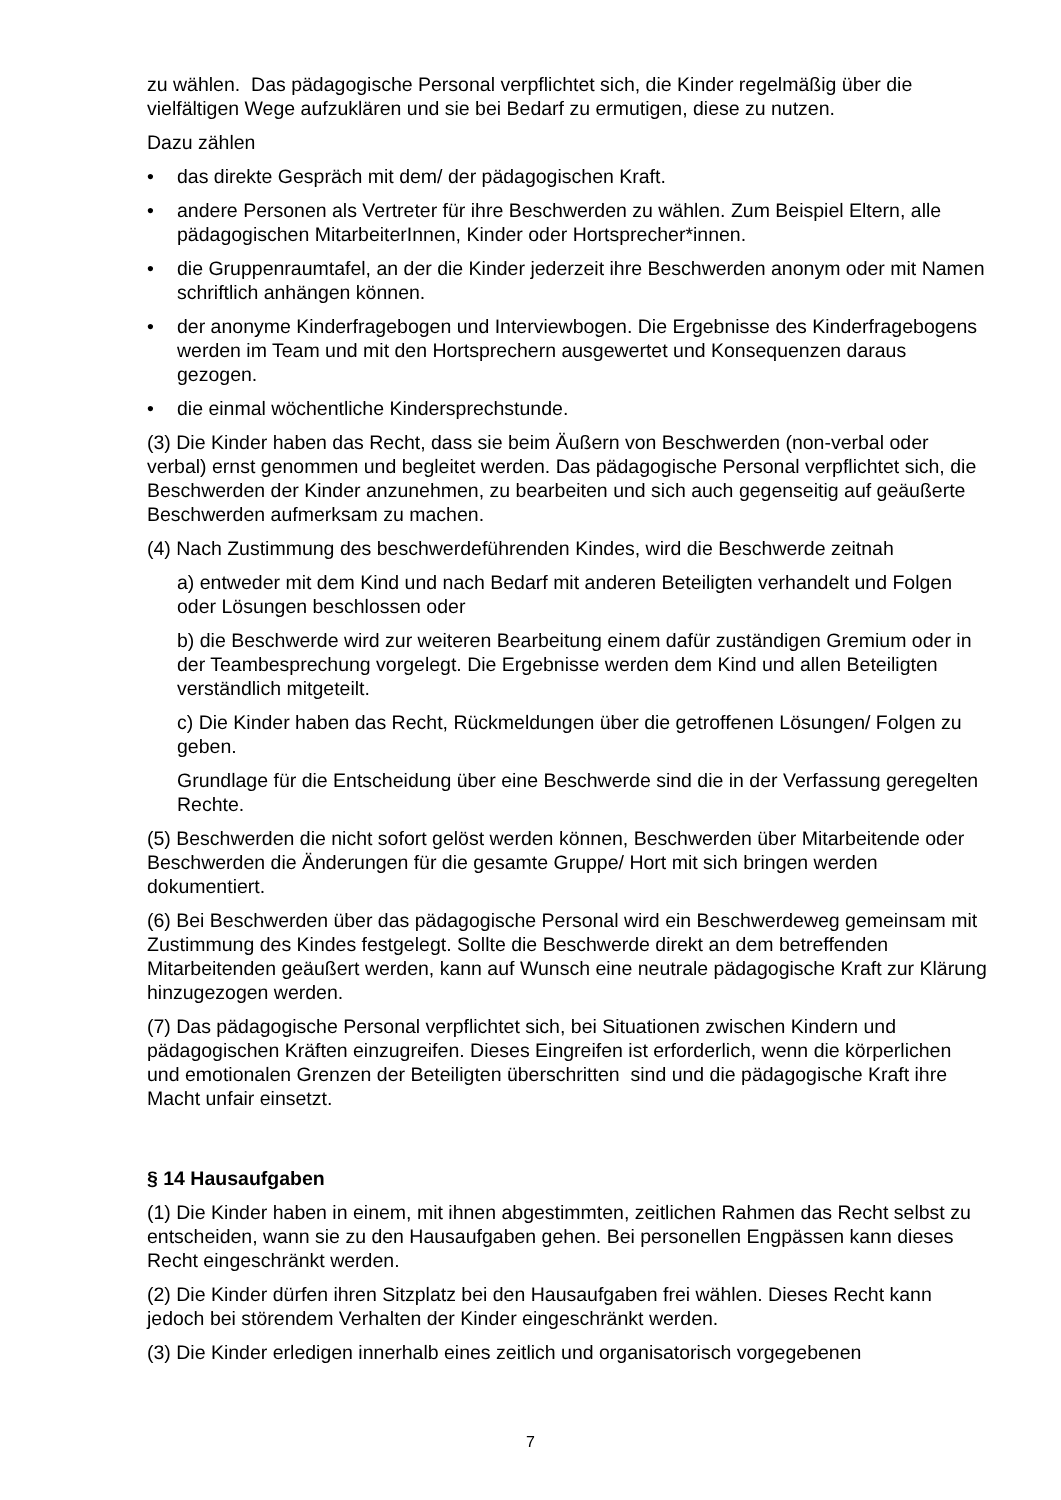zu wählen. Das pädagogische Personal verpflichtet sich, die Kinder regelmäßig über die vielfältigen Wege aufzuklären und sie bei Bedarf zu ermutigen, diese zu nutzen.
Dazu zählen
• das direkte Gespräch mit dem/ der pädagogischen Kraft.
• andere Personen als Vertreter für ihre Beschwerden zu wählen. Zum Beispiel Eltern, alle pädagogischen MitarbeiterInnen, Kinder oder Hortsprecher*innen.
• die Gruppenraumtafel, an der die Kinder jederzeit ihre Beschwerden anonym oder mit Namen schriftlich anhängen können.
• der anonyme Kinderfragebogen und Interviewbogen. Die Ergebnisse des Kinderfragebogens werden im Team und mit den Hortsprechern ausgewertet und Konsequenzen daraus gezogen.
• die einmal wöchentliche Kindersprechstunde.
(3) Die Kinder haben das Recht, dass sie beim Äußern von Beschwerden (non-verbal oder verbal) ernst genommen und begleitet werden. Das pädagogische Personal verpflichtet sich, die Beschwerden der Kinder anzunehmen, zu bearbeiten und sich auch gegenseitig auf geäußerte Beschwerden aufmerksam zu machen.
(4) Nach Zustimmung des beschwerdeführenden Kindes, wird die Beschwerde zeitnah
a) entweder mit dem Kind und nach Bedarf mit anderen Beteiligten verhandelt und Folgen oder Lösungen beschlossen oder
b) die Beschwerde wird zur weiteren Bearbeitung einem dafür zuständigen Gremium oder in der Teambesprechung vorgelegt. Die Ergebnisse werden dem Kind und allen Beteiligten verständlich mitgeteilt.
c) Die Kinder haben das Recht, Rückmeldungen über die getroffenen Lösungen/ Folgen zu geben.
Grundlage für die Entscheidung über eine Beschwerde sind die in der Verfassung geregelten Rechte.
(5) Beschwerden die nicht sofort gelöst werden können, Beschwerden über Mitarbeitende oder Beschwerden die Änderungen für die gesamte Gruppe/ Hort mit sich bringen werden dokumentiert.
(6) Bei Beschwerden über das pädagogische Personal wird ein Beschwerdeweg gemeinsam mit Zustimmung des Kindes festgelegt. Sollte die Beschwerde direkt an dem betreffenden Mitarbeitenden geäußert werden, kann auf Wunsch eine neutrale pädagogische Kraft zur Klärung hinzugezogen werden.
(7) Das pädagogische Personal verpflichtet sich, bei Situationen zwischen Kindern und pädagogischen Kräften einzugreifen. Dieses Eingreifen ist erforderlich, wenn die körperlichen und emotionalen Grenzen der Beteiligten überschritten sind und die pädagogische Kraft ihre Macht unfair einsetzt.
§ 14 Hausaufgaben
(1) Die Kinder haben in einem, mit ihnen abgestimmten, zeitlichen Rahmen das Recht selbst zu entscheiden, wann sie zu den Hausaufgaben gehen. Bei personellen Engpässen kann dieses Recht eingeschränkt werden.
(2) Die Kinder dürfen ihren Sitzplatz bei den Hausaufgaben frei wählen. Dieses Recht kann jedoch bei störendem Verhalten der Kinder eingeschränkt werden.
(3) Die Kinder erledigen innerhalb eines zeitlich und organisatorisch vorgegebenen
7